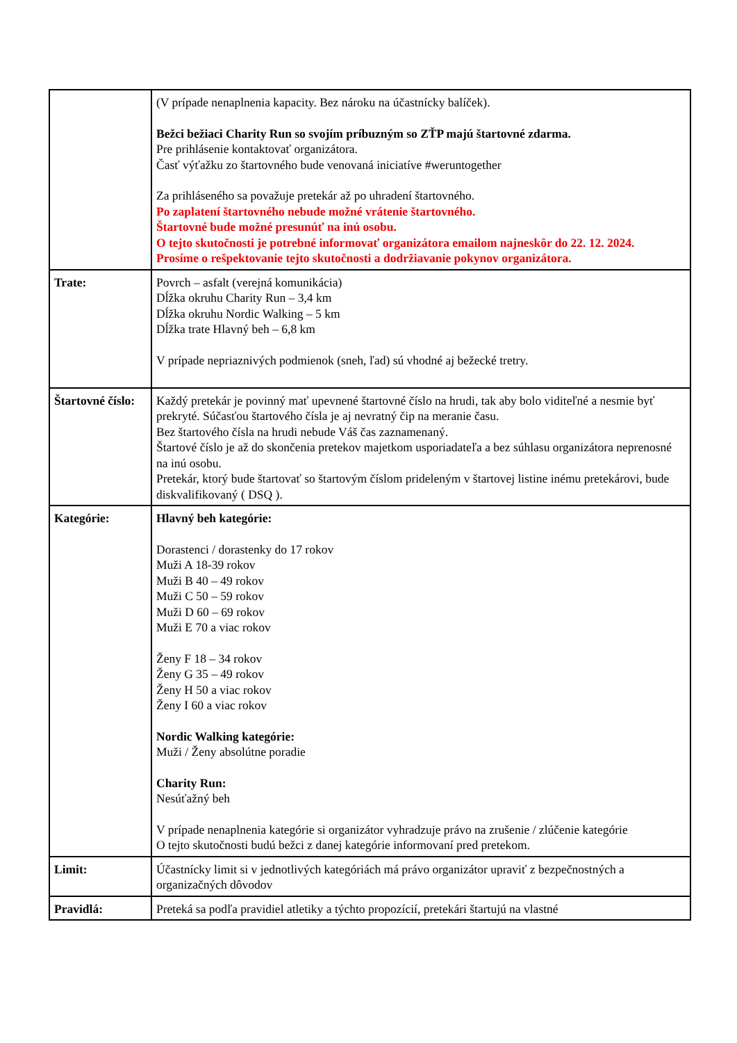| | (V prípade nenaplnenia kapacity. Bez nároku na účastnícky balíček). Bežci bežiaci Charity Run so svojím príbuzným so ZŤP majú štartovné zdarma. Pre prihlásenie kontaktovať organizátora. Časť výťažku zo štartovného bude venovaná iniciatíve #weruntogether Za prihláseného sa považuje pretekár až po uhradení štartovného. Po zaplatení štartovného nebude možné vrátenie štartovného. Štartovné bude možné presunúť na inú osobu. O tejto skutočnosti je potrebné informovať organizátora emailom najneskôr do 22. 12. 2024. Prosíme o rešpektovanie tejto skutočnosti a dodržiavanie pokynov organizátora. |
| Trate: | Povrch – asfalt (verejná komunikácia) Dĺžka okruhu Charity Run – 3,4 km Dĺžka okruhu Nordic Walking – 5 km Dĺžka trate Hlavný beh – 6,8 km V prípade nepriaznivých podmienok (sneh, ľad) sú vhodné aj bežecké tretry. |
| Štartovné číslo: | Každý pretekár je povinný mať upevnené štartovné číslo na hrudi, tak aby bolo viditeľné a nesmie byť prekryté. Súčasťou štartového čísla je aj nevratný čip na meranie času. Bez štartového čísla na hrudi nebude Váš čas zaznamenaný. Štartové číslo je až do skončenia pretekov majetkom usporiadateľa a bez súhlasu organizátora neprenosné na inú osobu. Pretekár, ktorý bude štartovať so štartovým číslom prideleným v štartovej listine inému pretekárovi, bude diskvalifikovaný ( DSQ ). |
| Kategórie: | Hlavný beh kategórie: Dorastenci / dorastenky do 17 rokov Muži A 18-39 rokov Muži B 40 – 49 rokov Muži C 50 – 59 rokov Muži D 60 – 69 rokov Muži E 70 a viac rokov Ženy F 18 – 34 rokov Ženy G 35 – 49 rokov Ženy H 50 a viac rokov Ženy I 60 a viac rokov Nordic Walking kategórie: Muži / Ženy absolútne poradie Charity Run: Nesúťažný beh V prípade nenaplnenia kategórie si organizátor vyhradzuje právo na zrušenie / zlúčenie kategórie O tejto skutočnosti budú bežci z danej kategórie informovaní pred pretekom. |
| Limit: | Účastnícky limit si v jednotlivých kategóriách má právo organizátor upraviť z bezpečnostných a organizačných dôvodov |
| Pravidlá: | Preteká sa podľa pravidiel atletiky a týchto propozícií, pretekári štartujú na vlastné |